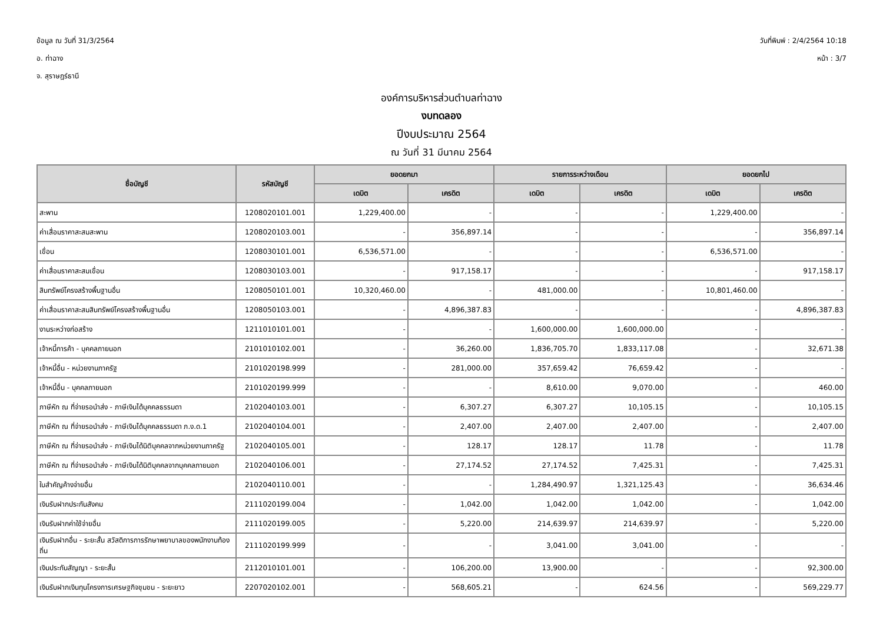ข้อมูล ณ วันที่ 31/3/2564
อ. ท่าฉาง
จ. สุราษฎร์ธานี
วันที่พิมพ์ : 2/4/2564 10:18
หน้า : 3/7
องค์การบริหารส่วนตำบลท่าฉาง
งบทดลอง
ปีงบประมาณ 2564
ณ วันที่ 31 มีนาคม 2564
| ชื่อบัญชี | รหัสบัญชี | ยอดยกมา | | รายการระหว่างเดือน | | ยอดยกไป | |
| --- | --- | --- | --- | --- | --- | --- | --- |
| | | เดบิต | เครดิต | เดบิต | เครดิต | เดบิต | เครดิต |
| สะพาน | 1208020101.001 | 1,229,400.00 | - | - | - | 1,229,400.00 | - |
| ค่าเสื่อมราคาสะสมสะพาน | 1208020103.001 | - | 356,897.14 | - | - | - | 356,897.14 |
| เขื่อน | 1208030101.001 | 6,536,571.00 | - | - | - | 6,536,571.00 | - |
| ค่าเสื่อมราคาสะสมเขื่อน | 1208030103.001 | - | 917,158.17 | - | - | - | 917,158.17 |
| สินทรัพย์โครงสร้างพื้นฐานอื่น | 1208050101.001 | 10,320,460.00 | - | 481,000.00 | - | 10,801,460.00 | - |
| ค่าเสื่อมราคาสะสมสินทรัพย์โครงสร้างพื้นฐานอื่น | 1208050103.001 | - | 4,896,387.83 | - | - | - | 4,896,387.83 |
| งานระหว่างก่อสร้าง | 1211010101.001 | - | - | 1,600,000.00 | 1,600,000.00 | - | - |
| เจ้าหนี้การค้า - บุคคลภายนอก | 2101010102.001 | - | 36,260.00 | 1,836,705.70 | 1,833,117.08 | - | 32,671.38 |
| เจ้าหนี้อื่น - หน่วยงานภาครัฐ | 2101020198.999 | - | 281,000.00 | 357,659.42 | 76,659.42 | - | - |
| เจ้าหนี้อื่น - บุคคลภายนอก | 2101020199.999 | - | - | 8,610.00 | 9,070.00 | - | 460.00 |
| ภาษีหัก ณ ที่จ่ายรอนำส่ง - ภาษีเงินได้บุคคลธรรมดา | 2102040103.001 | - | 6,307.27 | 6,307.27 | 10,105.15 | - | 10,105.15 |
| ภาษีหัก ณ ที่จ่ายรอนำส่ง - ภาษีเงินได้บุคคลธรรมดา ภ.ง.ด.1 | 2102040104.001 | - | 2,407.00 | 2,407.00 | 2,407.00 | - | 2,407.00 |
| ภาษีหัก ณ ที่จ่ายรอนำส่ง - ภาษีเงินได้นิติบุคคลจากหน่วยงานภาครัฐ | 2102040105.001 | - | 128.17 | 128.17 | 11.78 | - | 11.78 |
| ภาษีหัก ณ ที่จ่ายรอนำส่ง - ภาษีเงินได้นิติบุคคลจากบุคคลภายนอก | 2102040106.001 | - | 27,174.52 | 27,174.52 | 7,425.31 | - | 7,425.31 |
| ใบสำคัญค้างจ่ายอื่น | 2102040110.001 | - | - | 1,284,490.97 | 1,321,125.43 | - | 36,634.46 |
| เงินรับฝากประกันสังคม | 2111020199.004 | - | 1,042.00 | 1,042.00 | 1,042.00 | - | 1,042.00 |
| เงินรับฝากค่าใช้จ่ายอื่น | 2111020199.005 | - | 5,220.00 | 214,639.97 | 214,639.97 | - | 5,220.00 |
| เงินรับฝากอื่น - ระยะสั้น สวัสดิการการรักษาพยาบาลของพนักงานท้องถิ่น | 2111020199.999 | - | - | 3,041.00 | 3,041.00 | - | - |
| เงินประกันสัญญา - ระยะสั้น | 2112010101.001 | - | 106,200.00 | 13,900.00 | - | - | 92,300.00 |
| เงินรับฝากเงินทุนโครงการเศรษฐกิจชุมชน - ระยะยาว | 2207020102.001 | - | 568,605.21 | - | 624.56 | - | 569,229.77 |